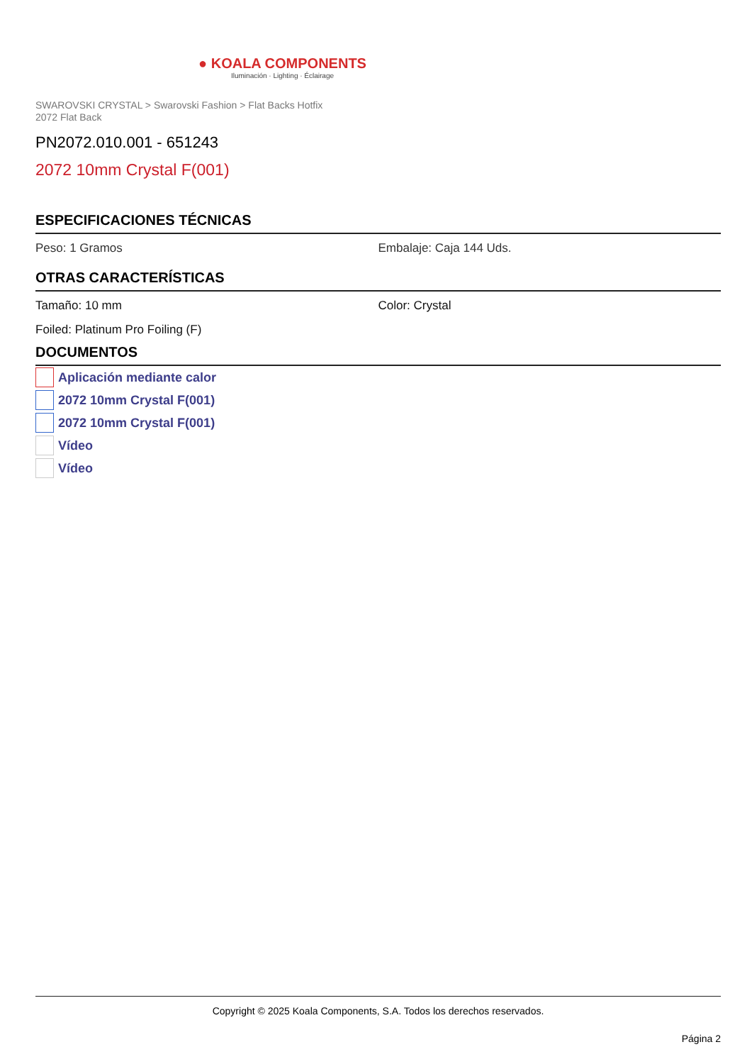● KOALA COMPONENTS
Iluminación · Lighting · Éclairage
SWAROVSKI CRYSTAL > Swarovski Fashion > Flat Backs Hotfix
2072 Flat Back
PN2072.010.001 - 651243
2072 10mm Crystal F(001)
ESPECIFICACIONES TÉCNICAS
Peso: 1 Gramos Embalaje: Caja 144 Uds.
OTRAS CARACTERÍSTICAS
Tamaño: 10 mm Color: Crystal
Foiled: Platinum Pro Foiling (F)
DOCUMENTOS
Aplicación mediante calor
2072 10mm Crystal F(001)
2072 10mm Crystal F(001)
Vídeo
Vídeo
Copyright © 2025 Koala Components, S.A. Todos los derechos reservados.
Página 2